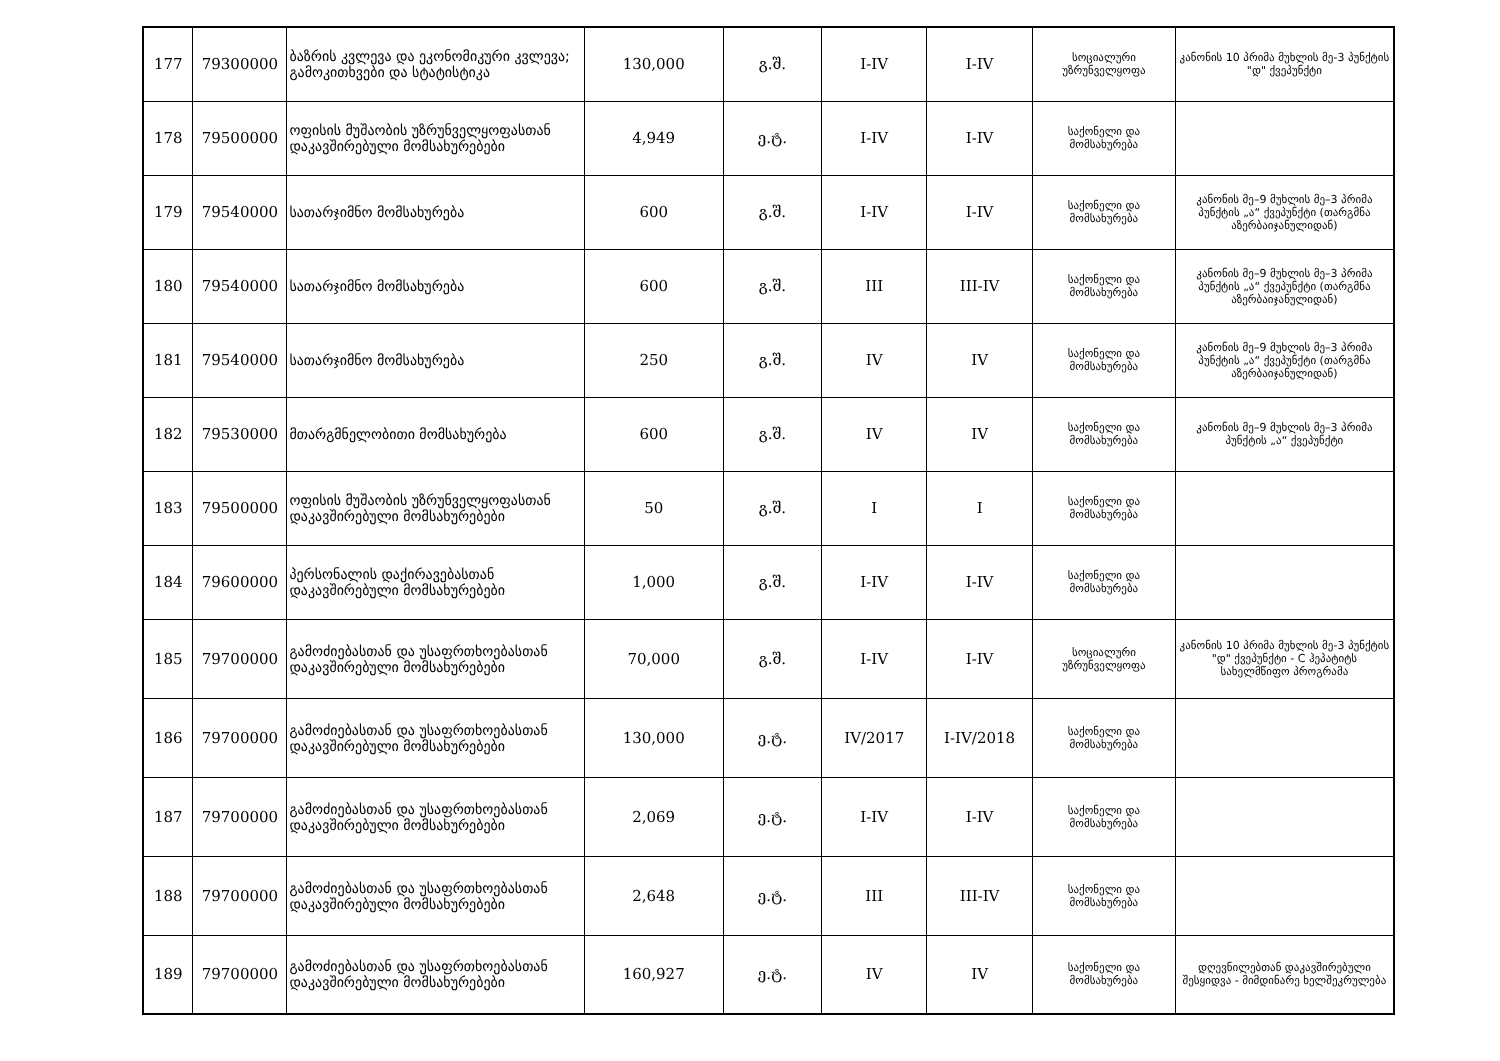| 177 | 79300000 | ბაზრის კვლევა და ეკონომიკური კვლევა; გამოკითხვები და სტატისტიკა | 130,000 | გ.შ. | I-IV | I-IV | სოციალური უზრუნველყოფა | კანონის 10 პრიმა მუხლის მე-3 პუნქტის "დ" ქვეპუნქტი |
| 178 | 79500000 | ოფისის მუშაობის უზრუნველყოფასთან დაკავშირებული მომსახურებები | 4,949 | ე.ტ. | I-IV | I-IV | საქონელი და მომსახურება | |
| 179 | 79540000 | სათარჯიმნო მომსახურება | 600 | გ.შ. | I-IV | I-IV | საქონელი და მომსახურება | კანონის მე–9 მუხლის მე–3 პრიმა პუნქტის „ა“ ქვეპუნქტი (თარგმნა აზერბაიჯანულიდან) |
| 180 | 79540000 | სათარჯიმნო მომსახურება | 600 | გ.შ. | III | III-IV | საქონელი და მომსახურება | კანონის მე–9 მუხლის მე–3 პრიმა პუნქტის „ა“ ქვეპუნქტი (თარგმნა აზერბაიჯანულიდან) |
| 181 | 79540000 | სათარჯიმნო მომსახურება | 250 | გ.შ. | IV | IV | საქონელი და მომსახურება | კანონის მე–9 მუხლის მე–3 პრიმა პუნქტის „ა“ ქვეპუნქტი (თარგმნა აზერბაიჯანულიდან) |
| 182 | 79530000 | მთარგმნელობითი მომსახურება | 600 | გ.შ. | IV | IV | საქონელი და მომსახურება | კანონის მე–9 მუხლის მე–3 პრიმა პუნქტის „ა“ ქვეპუნქტი |
| 183 | 79500000 | ოფისის მუშაობის უზრუნველყოფასთან დაკავშირებული მომსახურებები | 50 | გ.შ. | I | I | საქონელი და მომსახურება | |
| 184 | 79600000 | პერსონალის დაქირავებასთან დაკავშირებული მომსახურებები | 1,000 | გ.შ. | I-IV | I-IV | საქონელი და მომსახურება | |
| 185 | 79700000 | გამოძიებასთან და უსაფრთხოებასთან დაკავშირებული მომსახურებები | 70,000 | გ.შ. | I-IV | I-IV | სოციალური უზრუნველყოფა | კანონის 10 პრიმა მუხლის მე-3 პუნქტის "დ" ქვეპუნქტი - C ჰეპატიტს სახელმწიფო პროგრამა |
| 186 | 79700000 | გამოძიებასთან და უსაფრთხოებასთან დაკავშირებული მომსახურებები | 130,000 | ე.ტ. | IV/2017 | I-IV/2018 | საქონელი და მომსახურება | |
| 187 | 79700000 | გამოძიებასთან და უსაფრთხოებასთან დაკავშირებული მომსახურებები | 2,069 | ე.ტ. | I-IV | I-IV | საქონელი და მომსახურება | |
| 188 | 79700000 | გამოძიებასთან და უსაფრთხოებასთან დაკავშირებული მომსახურებები | 2,648 | ე.ტ. | III | III-IV | საქონელი და მომსახურება | |
| 189 | 79700000 | გამოძიებასთან და უსაფრთხოებასთან დაკავშირებული მომსახურებები | 160,927 | ე.ტ. | IV | IV | საქონელი და მომსახურება | დღევნილებთან დაკავშირებული შესყიდვა - მიმდინარე ხელშეკრულება |